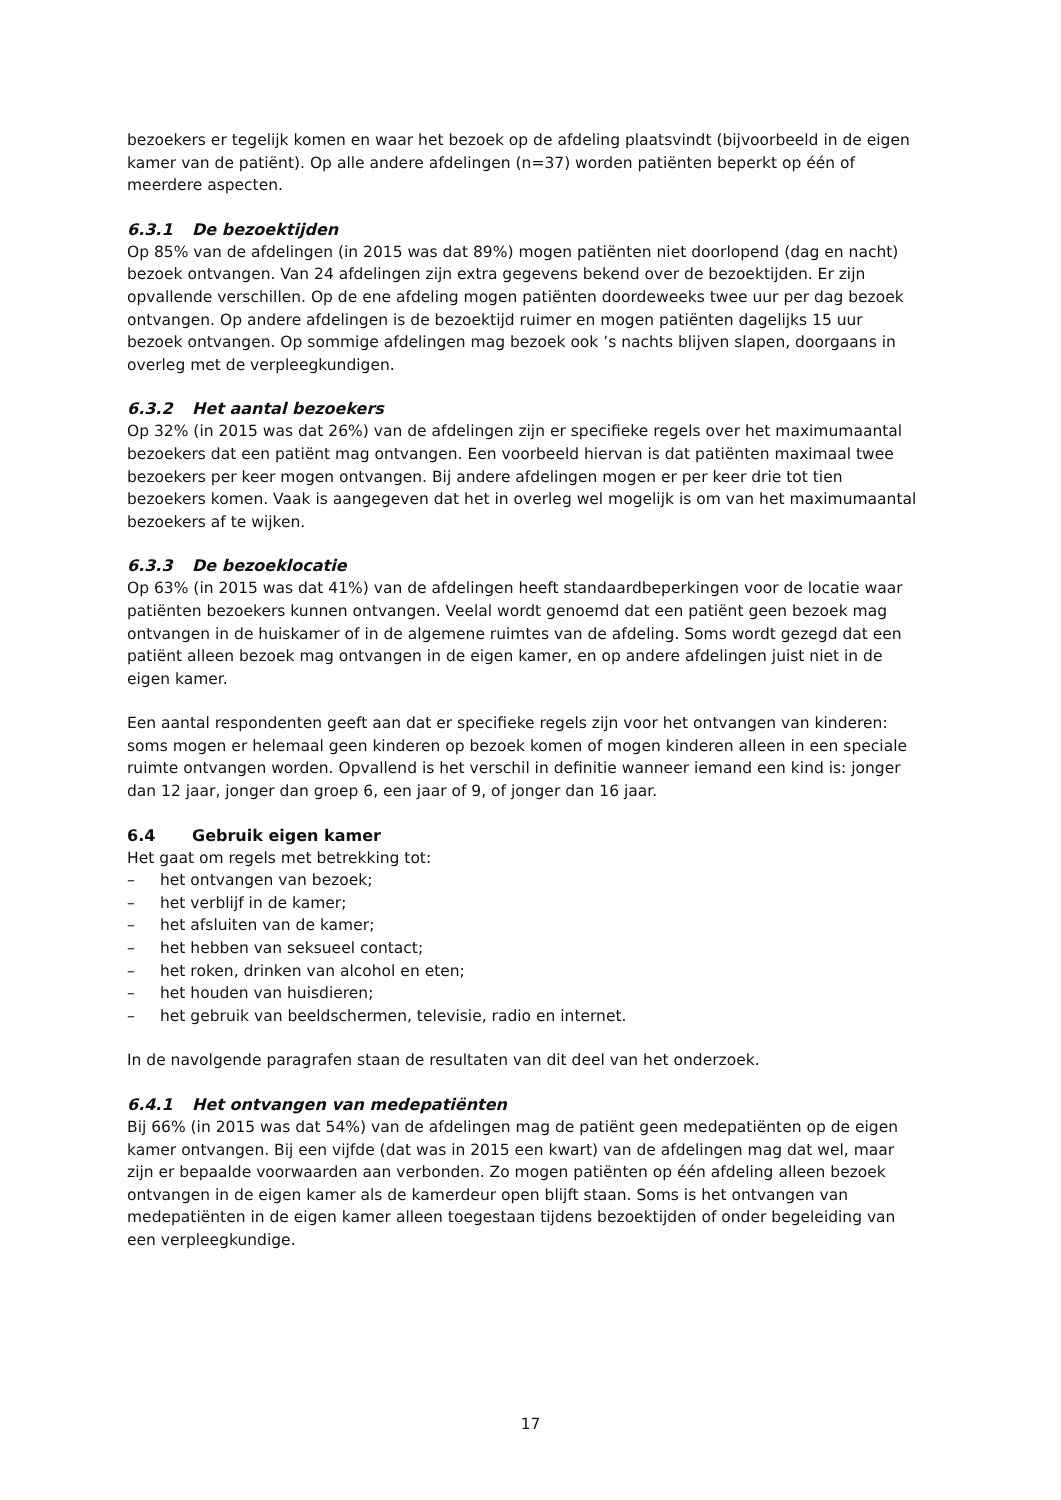bezoekers er tegelijk komen en waar het bezoek op de afdeling plaatsvindt (bijvoorbeeld in de eigen kamer van de patiënt). Op alle andere afdelingen (n=37) worden patiënten beperkt op één of meerdere aspecten.
6.3.1 De bezoektijden
Op 85% van de afdelingen (in 2015 was dat 89%) mogen patiënten niet doorlopend (dag en nacht) bezoek ontvangen. Van 24 afdelingen zijn extra gegevens bekend over de bezoektijden. Er zijn opvallende verschillen. Op de ene afdeling mogen patiënten doordeweeks twee uur per dag bezoek ontvangen. Op andere afdelingen is de bezoektijd ruimer en mogen patiënten dagelijks 15 uur bezoek ontvangen. Op sommige afdelingen mag bezoek ook ’s nachts blijven slapen, doorgaans in overleg met de verpleegkundigen.
6.3.2 Het aantal bezoekers
Op 32% (in 2015 was dat 26%) van de afdelingen zijn er specifieke regels over het maximumaantal bezoekers dat een patiënt mag ontvangen. Een voorbeeld hiervan is dat patiënten maximaal twee bezoekers per keer mogen ontvangen. Bij andere afdelingen mogen er per keer drie tot tien bezoekers komen. Vaak is aangegeven dat het in overleg wel mogelijk is om van het maximumaantal bezoekers af te wijken.
6.3.3 De bezoeklocatie
Op 63% (in 2015 was dat 41%) van de afdelingen heeft standaardbeperkingen voor de locatie waar patiënten bezoekers kunnen ontvangen. Veelal wordt genoemd dat een patiënt geen bezoek mag ontvangen in de huiskamer of in de algemene ruimtes van de afdeling. Soms wordt gezegd dat een patiënt alleen bezoek mag ontvangen in de eigen kamer, en op andere afdelingen juist niet in de eigen kamer.
Een aantal respondenten geeft aan dat er specifieke regels zijn voor het ontvangen van kinderen: soms mogen er helemaal geen kinderen op bezoek komen of mogen kinderen alleen in een speciale ruimte ontvangen worden. Opvallend is het verschil in definitie wanneer iemand een kind is: jonger dan 12 jaar, jonger dan groep 6, een jaar of 9, of jonger dan 16 jaar.
6.4 Gebruik eigen kamer
Het gaat om regels met betrekking tot:
– het ontvangen van bezoek;
– het verblijf in de kamer;
– het afsluiten van de kamer;
– het hebben van seksueel contact;
– het roken, drinken van alcohol en eten;
– het houden van huisdieren;
– het gebruik van beeldschermen, televisie, radio en internet.
In de navolgende paragrafen staan de resultaten van dit deel van het onderzoek.
6.4.1 Het ontvangen van medepatiënten
Bij 66% (in 2015 was dat 54%) van de afdelingen mag de patiënt geen medepatiënten op de eigen kamer ontvangen. Bij een vijfde (dat was in 2015 een kwart) van de afdelingen mag dat wel, maar zijn er bepaalde voorwaarden aan verbonden. Zo mogen patiënten op één afdeling alleen bezoek ontvangen in de eigen kamer als de kamerdeur open blijft staan. Soms is het ontvangen van medepatiënten in de eigen kamer alleen toegestaan tijdens bezoektijden of onder begeleiding van een verpleegkundige.
17